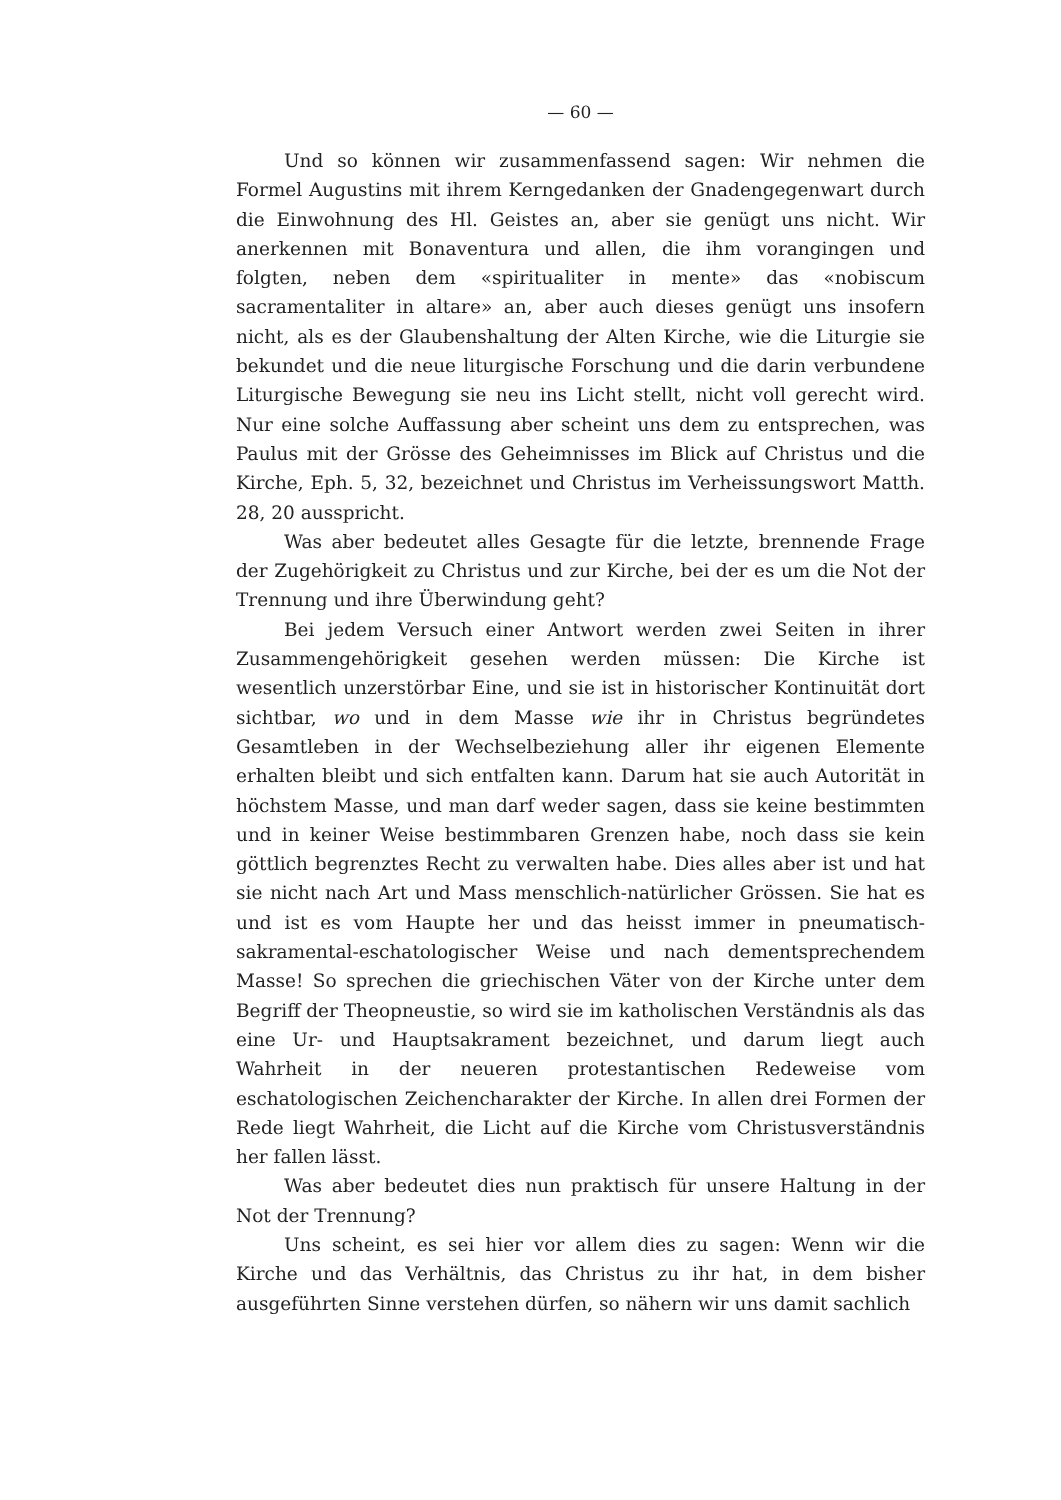— 60 —
Und so können wir zusammenfassend sagen: Wir nehmen die Formel Augustins mit ihrem Kerngedanken der Gnadengegenwart durch die Einwohnung des Hl. Geistes an, aber sie genügt uns nicht. Wir anerkennen mit Bonaventura und allen, die ihm vorangingen und folgten, neben dem «spiritualiter in mente» das «nobiscum sacramentaliter in altare» an, aber auch dieses genügt uns insofern nicht, als es der Glaubenshaltung der Alten Kirche, wie die Liturgie sie bekundet und die neue liturgische Forschung und die darin verbundene Liturgische Bewegung sie neu ins Licht stellt, nicht voll gerecht wird. Nur eine solche Auffassung aber scheint uns dem zu entsprechen, was Paulus mit der Grösse des Geheimnisses im Blick auf Christus und die Kirche, Eph. 5, 32, bezeichnet und Christus im Verheissungswort Matth. 28, 20 ausspricht.
Was aber bedeutet alles Gesagte für die letzte, brennende Frage der Zugehörigkeit zu Christus und zur Kirche, bei der es um die Not der Trennung und ihre Überwindung geht?
Bei jedem Versuch einer Antwort werden zwei Seiten in ihrer Zusammengehörigkeit gesehen werden müssen: Die Kirche ist wesentlich unzerstörbar Eine, und sie ist in historischer Kontinuität dort sichtbar, wo und in dem Masse wie ihr in Christus begründetes Gesamtleben in der Wechselbeziehung aller ihr eigenen Elemente erhalten bleibt und sich entfalten kann. Darum hat sie auch Autorität in höchstem Masse, und man darf weder sagen, dass sie keine bestimmten und in keiner Weise bestimmbaren Grenzen habe, noch dass sie kein göttlich begrenztes Recht zu verwalten habe. Dies alles aber ist und hat sie nicht nach Art und Mass menschlich-natürlicher Grössen. Sie hat es und ist es vom Haupte her und das heisst immer in pneumatisch-sakramental-eschatologischer Weise und nach dementsprechendem Masse! So sprechen die griechischen Väter von der Kirche unter dem Begriff der Theopneustie, so wird sie im katholischen Verständnis als das eine Ur- und Hauptsakrament bezeichnet, und darum liegt auch Wahrheit in der neueren protestantischen Redeweise vom eschatologischen Zeichencharakter der Kirche. In allen drei Formen der Rede liegt Wahrheit, die Licht auf die Kirche vom Christusverständnis her fallen lässt.
Was aber bedeutet dies nun praktisch für unsere Haltung in der Not der Trennung?
Uns scheint, es sei hier vor allem dies zu sagen: Wenn wir die Kirche und das Verhältnis, das Christus zu ihr hat, in dem bisher ausgeführten Sinne verstehen dürfen, so nähern wir uns damit sachlich